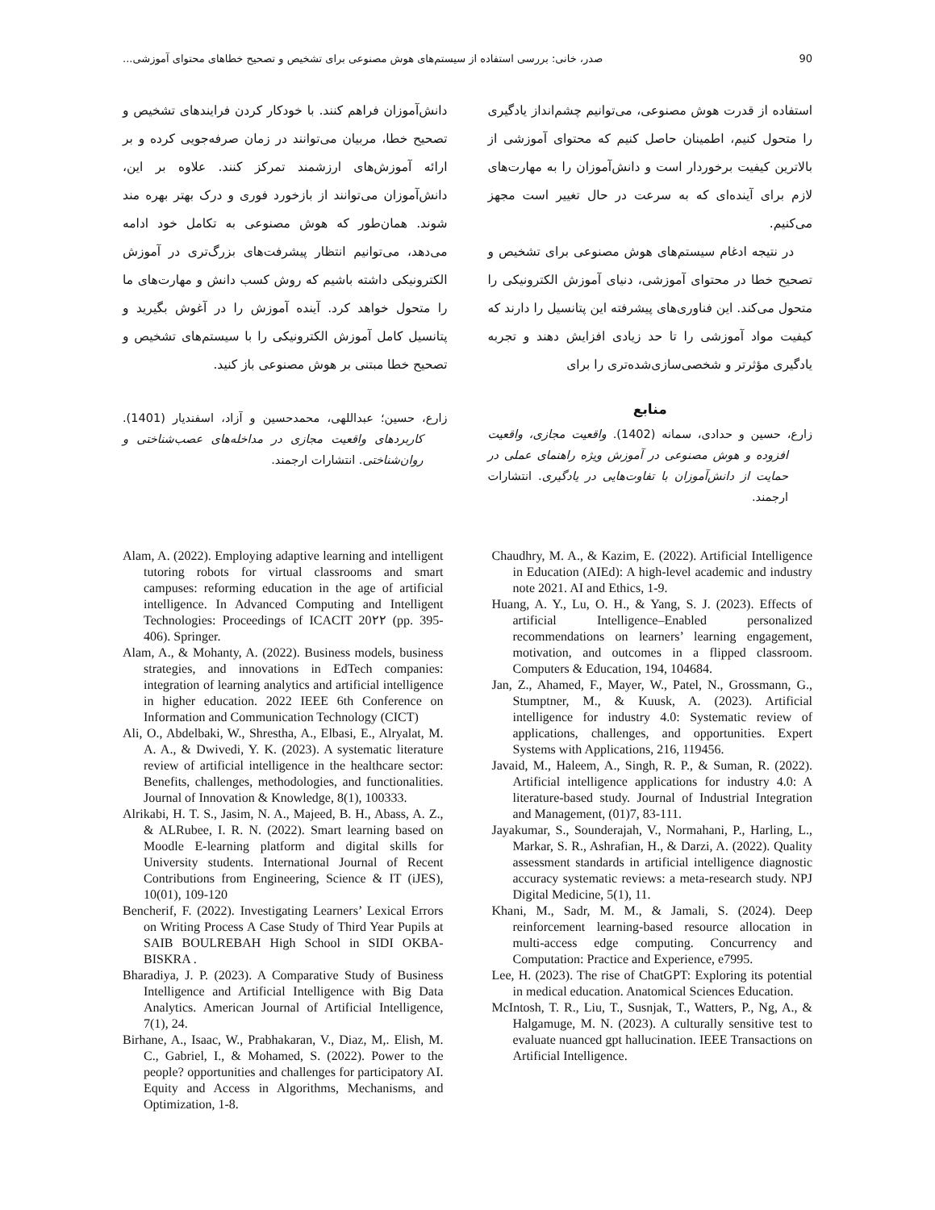90 صدر، خانی: بررسی استفاده از سیستم‌های هوش مصنوعی برای تشخیص و تصحیح خطاهای محتوای آموزشی...
استفاده از قدرت هوش مصنوعی، می‌توانیم چشم‌انداز یادگیری را متحول کنیم، اطمینان حاصل کنیم که محتوای آموزشی از بالاترین کیفیت برخوردار است و دانش‌آموزان را به مهارت‌های لازم برای آینده‌ای که به سرعت در حال تغییر است مجهز می‌کنیم.
در نتیجه ادغام سیستم‌های هوش مصنوعی برای تشخیص و تصحیح خطا در محتوای آموزشی، دنیای آموزش الکترونیکی را متحول می‌کند. این فناوری‌های پیشرفته این پتانسیل را دارند که کیفیت مواد آموزشی را تا حد زیادی افزایش دهند و تجربه یادگیری مؤثرتر و شخصی‌سازی‌شده‌تری را برای
منابع
زارع، حسین و حدادی، سمانه (1402). واقعیت مجازی، واقعیت افزوده و هوش مصنوعی در آموزش ویژه راهنمای عملی در حمایت از دانش‌آموزان با تفاوت‌هایی در یادگیری. انتشارات ارجمند.
دانش‌آموزان فراهم کنند. با خودکار کردن فرایندهای تشخیص و تصحیح خطا، مربیان می‌توانند در زمان صرفه‌جویی کرده و بر ارائه آموزش‌های ارزشمند تمرکز کنند. علاوه بر این، دانش‌آموزان می‌توانند از بازخورد فوری و درک بهتر بهره مند شوند. همان‌طور که هوش مصنوعی به تکامل خود ادامه می‌دهد، می‌توانیم انتظار پیشرفت‌های بزرگ‌تری در آموزش الکترونیکی داشته باشیم که روش کسب دانش و مهارت‌های ما را متحول خواهد کرد. آینده آموزش را در آغوش بگیرید و پتانسیل کامل آموزش الکترونیکی را با سیستم‌های تشخیص و تصحیح خطا مبتنی بر هوش مصنوعی باز کنید.
زارع، حسین؛ عبداللهی، محمدحسین و آزاد، اسفندیار (1401). کاربردهای واقعیت مجازی در مداخله‌های عصب‌شناختی و روان‌شناختی. انتشارات ارجمند.
Alam, A. (2022). Employing adaptive learning and intelligent tutoring robots for virtual classrooms and smart campuses: reforming education in the age of artificial intelligence. In Advanced Computing and Intelligent Technologies: Proceedings of ICACIT 20۲۲ (pp. 395-406). Springer.
Alam, A., & Mohanty, A. (2022). Business models, business strategies, and innovations in EdTech companies: integration of learning analytics and artificial intelligence in higher education. 2022 IEEE 6th Conference on Information and Communication Technology (CICT)
Ali, O., Abdelbaki, W., Shrestha, A., Elbasi, E., Alryalat, M. A. A., & Dwivedi, Y. K. (2023). A systematic literature review of artificial intelligence in the healthcare sector: Benefits, challenges, methodologies, and functionalities. Journal of Innovation & Knowledge, 8(1), 100333.
Alrikabi, H. T. S., Jasim, N. A., Majeed, B. H., Abass, A. Z., & ALRubee, I. R. N. (2022). Smart learning based on Moodle E-learning platform and digital skills for University students. International Journal of Recent Contributions from Engineering, Science & IT (iJES), 10(01), 109-120
Bencherif, F. (2022). Investigating Learners’ Lexical Errors on Writing Process A Case Study of Third Year Pupils at SAIB BOULREBAH High School in SIDI OKBA-BISKRA .
Bharadiya, J. P. (2023). A Comparative Study of Business Intelligence and Artificial Intelligence with Big Data Analytics. American Journal of Artificial Intelligence, 7(1), 24.
Birhane, A., Isaac, W., Prabhakaran, V., Diaz, M,. Elish, M. C., Gabriel, I., & Mohamed, S. (2022). Power to the people? opportunities and challenges for participatory AI. Equity and Access in Algorithms, Mechanisms, and Optimization, 1-8.
Chaudhry, M. A., & Kazim, E. (2022). Artificial Intelligence in Education (AIEd): A high-level academic and industry note 2021. AI and Ethics, 1-9.
Huang, A. Y., Lu, O. H., & Yang, S. J. (2023). Effects of artificial Intelligence–Enabled personalized recommendations on learners’ learning engagement, motivation, and outcomes in a flipped classroom. Computers & Education, 194, 104684.
Jan, Z., Ahamed, F., Mayer, W., Patel, N., Grossmann, G., Stumptner, M., & Kuusk, A. (2023). Artificial intelligence for industry 4.0: Systematic review of applications, challenges, and opportunities. Expert Systems with Applications, 216, 119456.
Javaid, M., Haleem, A., Singh, R. P., & Suman, R. (2022). Artificial intelligence applications for industry 4.0: A literature-based study. Journal of Industrial Integration and Management, (01)7, 83-111.
Jayakumar, S., Sounderajah, V., Normahani, P., Harling, L., Markar, S. R., Ashrafian, H., & Darzi, A. (2022). Quality assessment standards in artificial intelligence diagnostic accuracy systematic reviews: a meta-research study. NPJ Digital Medicine, 5(1), 11.
Khani, M., Sadr, M. M., & Jamali, S. (2024). Deep reinforcement learning-based resource allocation in multi-access edge computing. Concurrency and Computation: Practice and Experience, e7995.
Lee, H. (2023). The rise of ChatGPT: Exploring its potential in medical education. Anatomical Sciences Education.
McIntosh, T. R., Liu, T., Susnjak, T., Watters, P., Ng, A., & Halgamuge, M. N. (2023). A culturally sensitive test to evaluate nuanced gpt hallucination. IEEE Transactions on Artificial Intelligence.